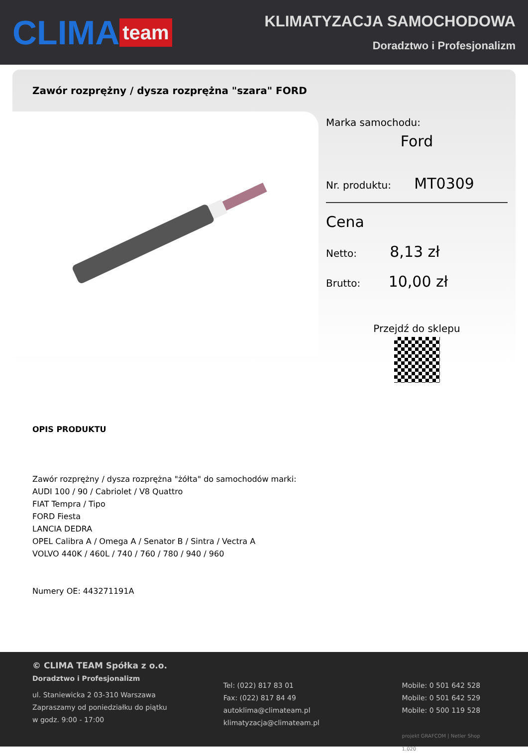CLIMA team
KLIMATYZACJA SAMOCHODOWA
Doradztwo i Profesjonalizm
Zawór rozprężny / dysza rozprężna "szara" FORD
Marka samochodu:
Ford
Nr. produktu: MT0309
Cena
Netto: 8,13 zł
Brutto: 10,00 zł
Przejdź do sklepu
OPIS PRODUKTU
Zawór rozprężny / dysza rozprężna "żółta" do samochodów marki:
AUDI 100 / 90 / Cabriolet / V8 Quattro
FIAT Tempra / Tipo
FORD Fiesta
LANCIA DEDRA
OPEL Calibra A / Omega A / Senator B / Sintra / Vectra A
VOLVO 440K / 460L / 740 / 760 / 780 / 940 / 960
Numery OE: 443271191A
© CLIMA TEAM Spółka z o.o.
Doradztwo i Profesjonalizm
ul. Staniewicka 2 03-310 Warszawa
Zapraszamy od poniedziałku do piątku
w godz. 9:00 - 17:00
Tel: (022) 817 83 01
Fax: (022) 817 84 49
autoklima@climateam.pl
klimatyzacja@climateam.pl
Mobile: 0 501 642 528
Mobile: 0 501 642 529
Mobile: 0 500 119 528
projekt GRAFCOM | Netler Shop 1.020